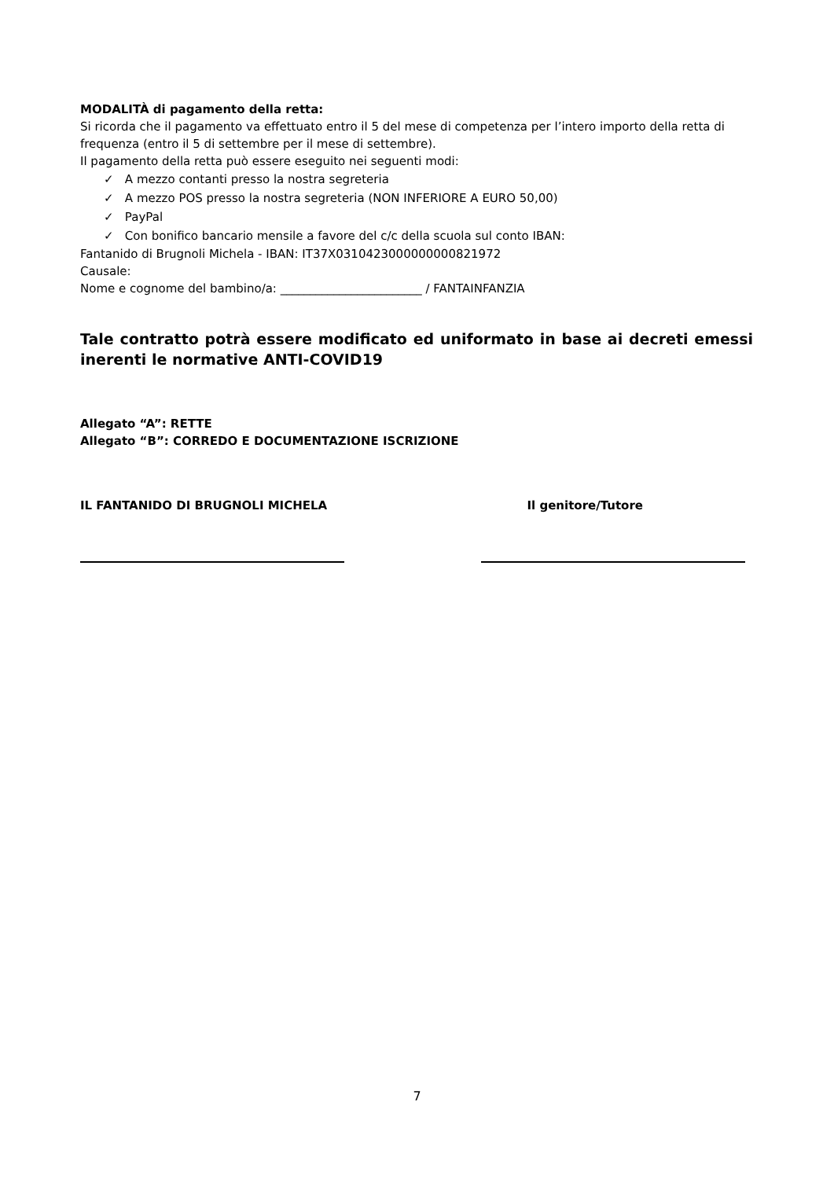MODALITÀ di pagamento della retta:
Si ricorda che il pagamento va effettuato entro il 5 del mese di competenza per l’intero importo della retta di frequenza (entro il 5 di settembre per il mese di settembre).
Il pagamento della retta può essere eseguito nei seguenti modi:
✓ A mezzo contanti presso la nostra segreteria
✓ A mezzo POS presso la nostra segreteria (NON INFERIORE A EURO 50,00)
✓ PayPal
✓ Con bonifico bancario mensile a favore del c/c della scuola sul conto IBAN:
Fantanido di Brugnoli Michela - IBAN: IT37X0310423000000000821972
Causale:
Nome e cognome del bambino/a: ________________________ / FANTAINFANZIA
Tale contratto potrà essere modificato ed uniformato in base ai decreti emessi inerenti le normative ANTI-COVID19
Allegato “A”: RETTE
Allegato “B”: CORREDO E DOCUMENTAZIONE ISCRIZIONE
IL FANTANIDO DI BRUGNOLI MICHELA Il genitore/Tutore
7